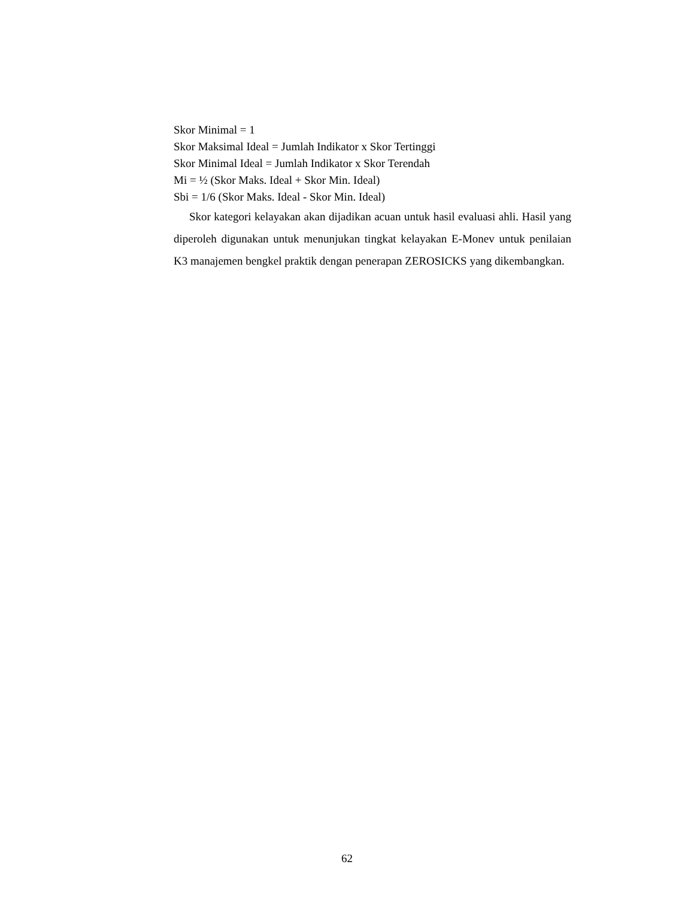Skor Minimal = 1
Skor Maksimal Ideal = Jumlah Indikator x Skor Tertinggi
Skor Minimal Ideal = Jumlah Indikator x Skor Terendah
Mi = ½ (Skor Maks. Ideal + Skor Min. Ideal)
Sbi = 1/6 (Skor Maks. Ideal - Skor Min. Ideal)
Skor kategori kelayakan akan dijadikan acuan untuk hasil evaluasi ahli. Hasil yang diperoleh digunakan untuk menunjukan tingkat kelayakan E-Monev untuk penilaian K3 manajemen bengkel praktik dengan penerapan ZEROSICKS yang dikembangkan.
62